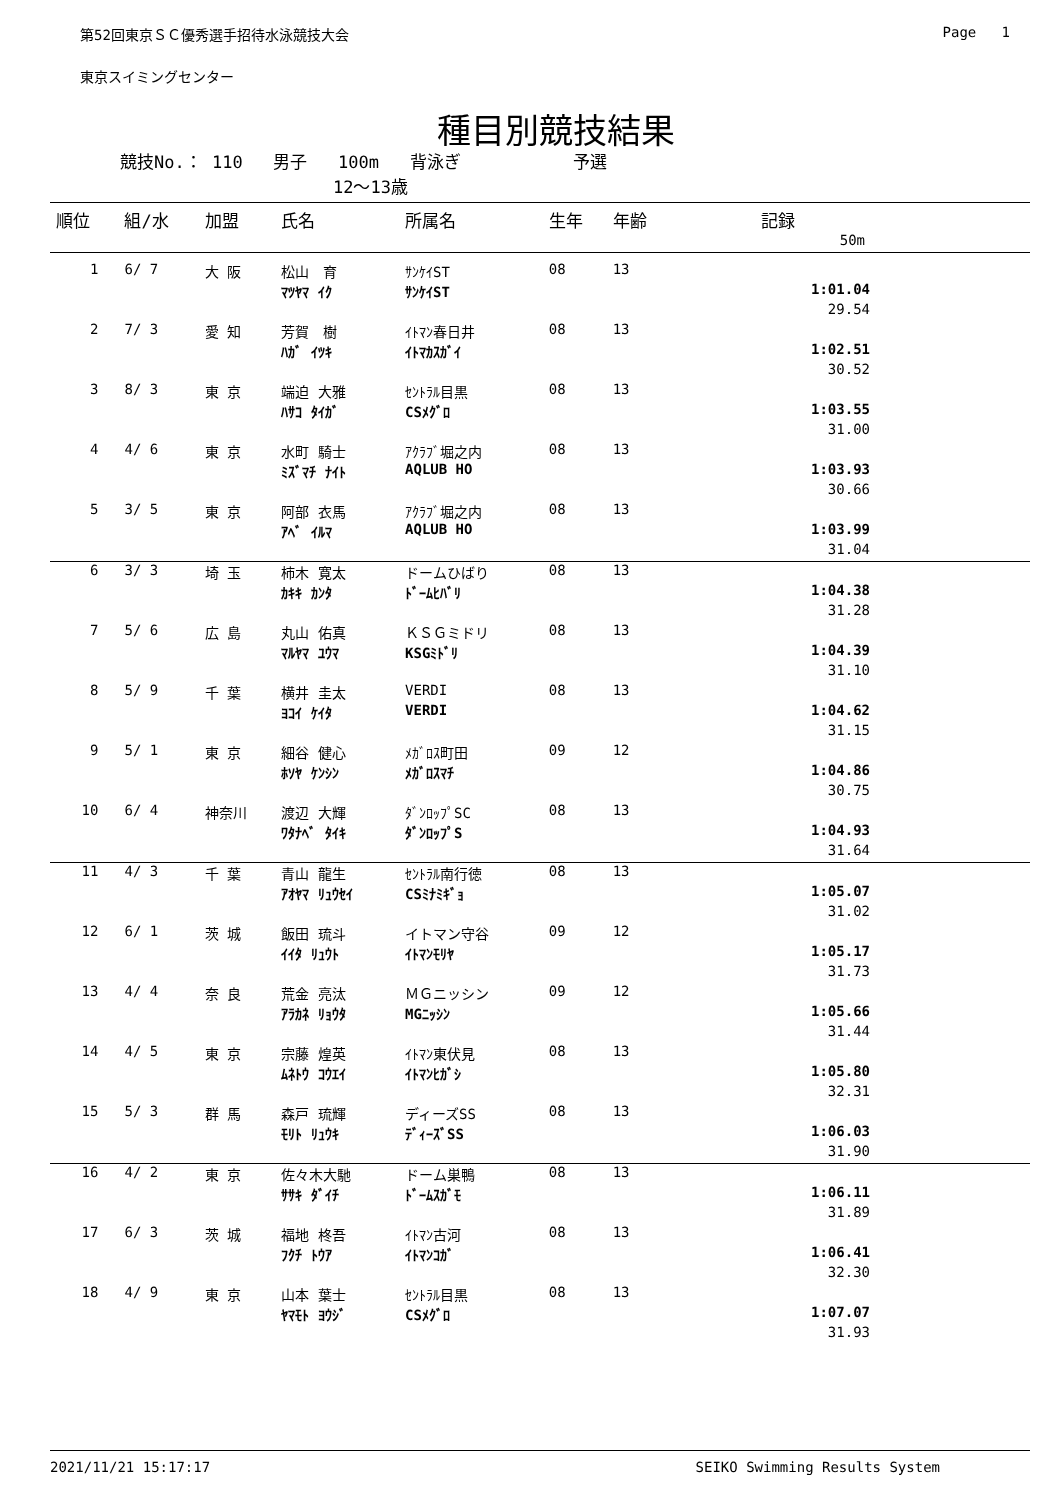第52回東京ＳＣ優秀選手招待水泳競技大会 Page 1
東京スイミングセンター
種目別競技結果
競技No.： 110 男子 100m 背泳ぎ 予選
12～13歳
| 順位 | 組/水 | 加盟 | 氏名 | 所属名 | 生年 | 年齢 | 記録 |
| --- | --- | --- | --- | --- | --- | --- | --- |
| 50m | | | | | | | |
| 1 | 6/ 7 | 大 阪 | 松山 育 | ｻﾝｹｲST | 08 | 13 | |
| | | | ﾏﾂﾔﾏ ｲｸ | ｻﾝｹｲST | | | 1:01.04 |
| | | | | | | | 29.54 |
| 2 | 7/ 3 | 愛 知 | 芳賀 樹 | ｲﾄﾏﾝ春日井 | 08 | 13 | |
| | | | ﾊｶﾞ ｲﾂｷ | ｲﾄﾏｶｽｶﾞｲ | | | 1:02.51 |
| | | | | | | | 30.52 |
| 3 | 8/ 3 | 東 京 | 端迫 大雅 | ｾﾝﾄﾗﾙ目黒 | 08 | 13 | |
| | | | ﾊｻｺ ﾀｲｶﾞ | CSﾒｸﾞﾛ | | | 1:03.55 |
| | | | | | | | 31.00 |
| 4 | 4/ 6 | 東 京 | 水町 騎士 | ｱｸﾗﾌﾞ堀之内 | 08 | 13 | |
| | | | ﾐｽﾞﾏﾁ ﾅｲﾄ | AQLUB HO | | | 1:03.93 |
| | | | | | | | 30.66 |
| 5 | 3/ 5 | 東 京 | 阿部 衣馬 | ｱｸﾗﾌﾞ堀之内 | 08 | 13 | |
| | | | ｱﾍﾞ ｲﾙﾏ | AQLUB HO | | | 1:03.99 |
| | | | | | | | 31.04 |
| 6 | 3/ 3 | 埼 玉 | 柿木 寛太 | ドームひばり | 08 | 13 | |
| | | | ｶｷｷ ｶﾝﾀ | ﾄﾞｰﾑﾋﾊﾞﾘ | | | 1:04.38 |
| | | | | | | | 31.28 |
| 7 | 5/ 6 | 広 島 | 丸山 佑真 | ＫＳＧミドリ | 08 | 13 | |
| | | | ﾏﾙﾔﾏ ﾕｳﾏ | KSGﾐﾄﾞﾘ | | | 1:04.39 |
| | | | | | | | 31.10 |
| 8 | 5/ 9 | 千 葉 | 横井 圭太 | VERDI | 08 | 13 | |
| | | | ﾖｺｲ ｹｲﾀ | VERDI | | | 1:04.62 |
| | | | | | | | 31.15 |
| 9 | 5/ 1 | 東 京 | 細谷 健心 | ﾒｶﾞﾛｽ町田 | 09 | 12 | |
| | | | ﾎｿﾔ ｹﾝｼﾝ | ﾒｶﾞﾛｽﾏﾁ | | | 1:04.86 |
| | | | | | | | 30.75 |
| 10 | 6/ 4 | 神奈川 | 渡辺 大輝 | ﾀﾞﾝﾛｯﾌﾟSC | 08 | 13 | |
| | | | ﾜﾀﾅﾍﾞ ﾀｲｷ | ﾀﾞﾝﾛｯﾌﾟS | | | 1:04.93 |
| | | | | | | | 31.64 |
| 11 | 4/ 3 | 千 葉 | 青山 龍生 | ｾﾝﾄﾗﾙ南行徳 | 08 | 13 | |
| | | | ｱｵﾔﾏ ﾘｭｳｾｲ | CSﾐﾅﾐｷﾞｮ | | | 1:05.07 |
| | | | | | | | 31.02 |
| 12 | 6/ 1 | 茨 城 | 飯田 琉斗 | イトマン守谷 | 09 | 12 | |
| | | | ｲｲﾀ ﾘｭｳﾄ | ｲﾄﾏﾝﾓﾘﾔ | | | 1:05.17 |
| | | | | | | | 31.73 |
| 13 | 4/ 4 | 奈 良 | 荒金 亮汰 | ＭＧニッシン | 09 | 12 | |
| | | | ｱﾗｶﾈ ﾘｮｳﾀ | MGﾆｯｼﾝ | | | 1:05.66 |
| | | | | | | | 31.44 |
| 14 | 4/ 5 | 東 京 | 宗藤 煌英 | ｲﾄﾏﾝ東伏見 | 08 | 13 | |
| | | | ﾑﾈﾄｳ ｺｳｴｲ | ｲﾄﾏﾝﾋｶﾞｼ | | | 1:05.80 |
| | | | | | | | 32.31 |
| 15 | 5/ 3 | 群 馬 | 森戸 琉輝 | ディーズSS | 08 | 13 | |
| | | | ﾓﾘﾄ ﾘｭｳｷ | ﾃﾞｨｰｽﾞSS | | | 1:06.03 |
| | | | | | | | 31.90 |
| 16 | 4/ 2 | 東 京 | 佐々木大馳 | ドーム巣鴨 | 08 | 13 | |
| | | | ｻｻｷ ﾀﾞｲﾁ | ﾄﾞｰﾑｽｶﾞﾓ | | | 1:06.11 |
| | | | | | | | 31.89 |
| 17 | 6/ 3 | 茨 城 | 福地 柊吾 | ｲﾄﾏﾝ古河 | 08 | 13 | |
| | | | ﾌｸﾁ ﾄｳｱ | ｲﾄﾏﾝｺｶﾞ | | | 1:06.41 |
| | | | | | | | 32.30 |
| 18 | 4/ 9 | 東 京 | 山本 葉士 | ｾﾝﾄﾗﾙ目黒 | 08 | 13 | |
| | | | ﾔﾏﾓﾄ ﾖｳｼﾞ | CSﾒｸﾞﾛ | | | 1:07.07 |
| | | | | | | | 31.93 |
2021/11/21 15:17:17 SEIKO Swimming Results System